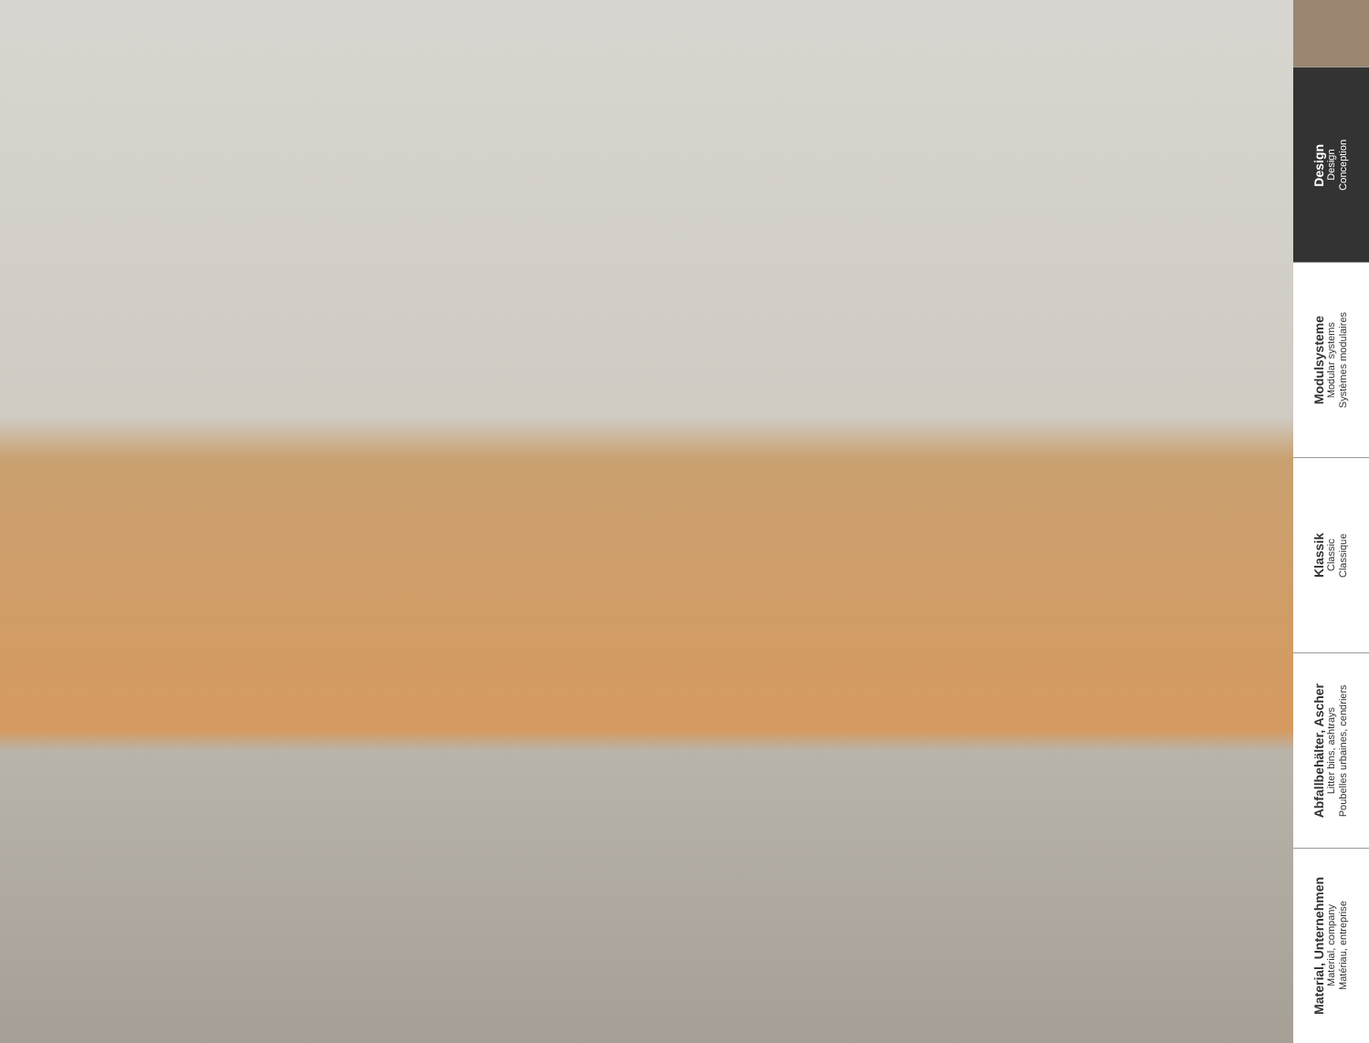Design
Design
Conception
Modulsysteme
Modular systems
Systèmes modulaires
Klassik
Classic
Classique
Abfallbehälter, Ascher
Litter bins, ashtrays
Poubelles urbaines, cendriers
Material, Unternehmen
Material, company
Matériau, entreprise